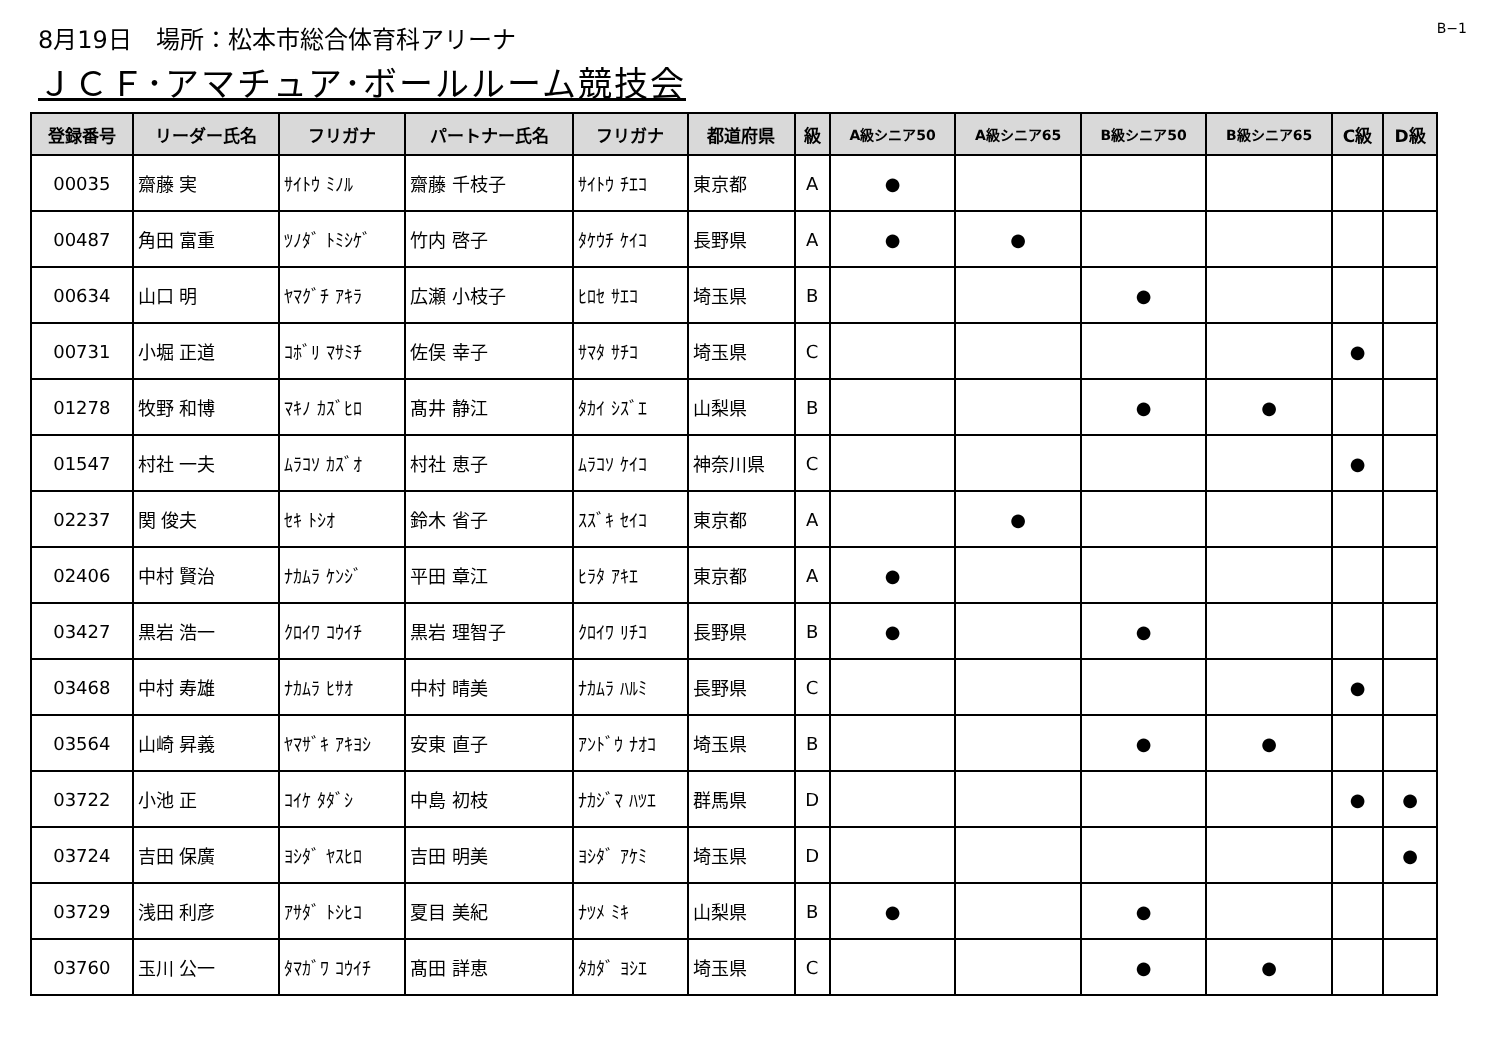8月19日　場所：松本市総合体育科アリーナ
B−1
ＪＣＦ･アマチュア･ボールルーム競技会
| 登録番号 | リーダー氏名 | フリガナ | パートナー氏名 | フリガナ | 都道府県 | 級 | A級シニア50 | A級シニア65 | B級シニア50 | B級シニア65 | C級 | D級 |
| --- | --- | --- | --- | --- | --- | --- | --- | --- | --- | --- | --- | --- |
| 00035 | 齋藤 実 | ｻｲﾄｳ ﾐﾉﾙ | 齋藤 千枝子 | ｻｲﾄｳ ﾁｴｺ | 東京都 | A | ● | | | | | |
| 00487 | 角田 富重 | ﾂﾉﾀﾞ ﾄﾐｼｹﾞ | 竹内 啓子 | ﾀｹｳﾁ ｹｲｺ | 長野県 | A | ● | ● | | | | |
| 00634 | 山口 明 | ﾔﾏｸﾞﾁ ｱｷﾗ | 広瀬 小枝子 | ﾋﾛｾ ｻｴｺ | 埼玉県 | B | | | ● | | | |
| 00731 | 小堀 正道 | ｺﾎﾞﾘ ﾏｻﾐﾁ | 佐俣 幸子 | ｻﾏﾀ ｻﾁｺ | 埼玉県 | C | | | | | ● | |
| 01278 | 牧野 和博 | ﾏｷﾉ ｶｽﾞﾋﾛ | 髙井 静江 | ﾀｶｲ ｼｽﾞｴ | 山梨県 | B | | | ● | ● | | |
| 01547 | 村社 一夫 | ﾑﾗｺｿ ｶｽﾞｵ | 村社 恵子 | ﾑﾗｺｿ ｹｲｺ | 神奈川県 | C | | | | | ● | |
| 02237 | 関 俊夫 | ｾｷ ﾄｼｵ | 鈴木 省子 | ｽｽﾞｷ ｾｲｺ | 東京都 | A | | ● | | | | |
| 02406 | 中村 賢治 | ﾅｶﾑﾗ ｹﾝｼﾞ | 平田 章江 | ﾋﾗﾀ ｱｷｴ | 東京都 | A | ● | | | | | |
| 03427 | 黒岩 浩一 | ｸﾛｲﾜ ｺｳｲﾁ | 黒岩 理智子 | ｸﾛｲﾜ ﾘﾁｺ | 長野県 | B | ● | | ● | | | |
| 03468 | 中村 寿雄 | ﾅｶﾑﾗ ﾋｻｵ | 中村 晴美 | ﾅｶﾑﾗ ﾊﾙﾐ | 長野県 | C | | | | | ● | |
| 03564 | 山崎 昇義 | ﾔﾏｻﾞｷ ｱｷﾖｼ | 安東 直子 | ｱﾝﾄﾞｳ ﾅｵｺ | 埼玉県 | B | | | ● | ● | | |
| 03722 | 小池 正 | ｺｲｹ ﾀﾀﾞｼ | 中島 初枝 | ﾅｶｼﾞﾏ ﾊﾂｴ | 群馬県 | D | | | | | ● | ● |
| 03724 | 吉田 保廣 | ﾖｼﾀﾞ ﾔｽﾋﾛ | 吉田 明美 | ﾖｼﾀﾞ ｱｹﾐ | 埼玉県 | D | | | | | | ● |
| 03729 | 浅田 利彦 | ｱｻﾀﾞ ﾄｼﾋｺ | 夏目 美紀 | ﾅﾂﾒ ﾐｷ | 山梨県 | B | ● | | ● | | | |
| 03760 | 玉川 公一 | ﾀﾏｶﾞﾜ ｺｳｲﾁ | 髙田 詳恵 | ﾀｶﾀﾞ ﾖｼｴ | 埼玉県 | C | | | ● | ● | | |